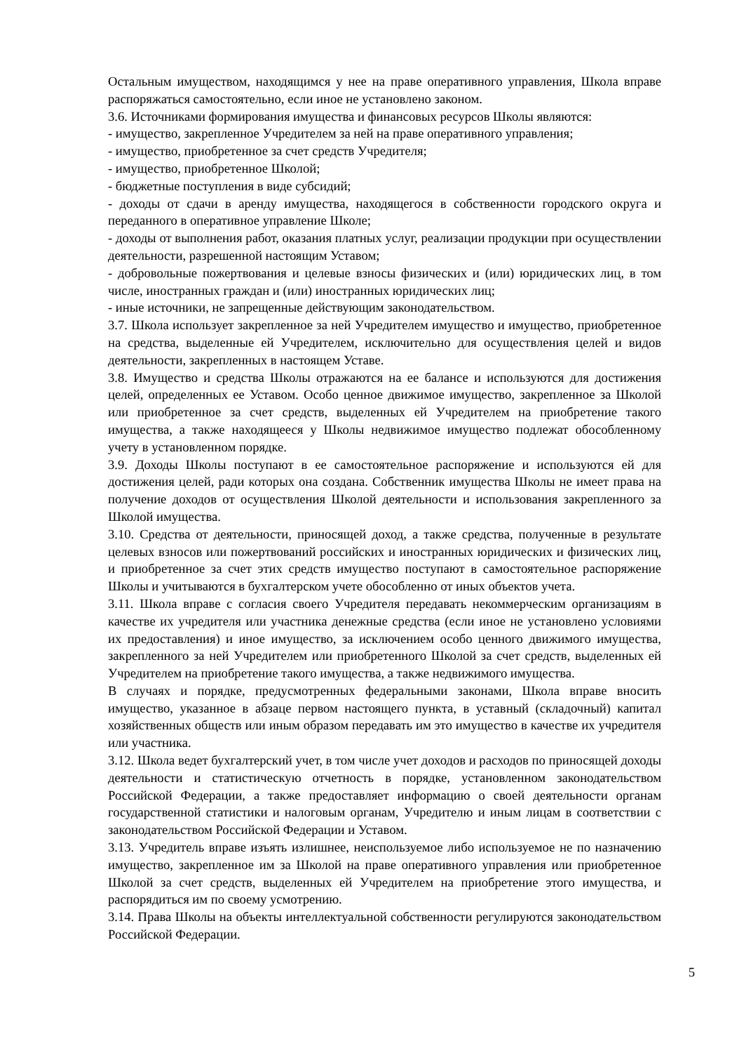Остальным имуществом, находящимся у нее на праве оперативного управления, Школа вправе распоряжаться самостоятельно, если иное не установлено законом.
3.6. Источниками формирования имущества и финансовых ресурсов Школы являются:
- имущество, закрепленное Учредителем за ней на праве оперативного управления;
- имущество, приобретенное за счет средств Учредителя;
- имущество, приобретенное Школой;
- бюджетные поступления в виде субсидий;
- доходы от сдачи в аренду имущества, находящегося в собственности городского округа и переданного в оперативное управление Школе;
- доходы от выполнения работ, оказания платных услуг, реализации продукции при осуществлении деятельности, разрешенной настоящим Уставом;
- добровольные пожертвования и целевые взносы физических и (или) юридических лиц, в том числе, иностранных граждан и (или) иностранных юридических лиц;
- иные источники, не запрещенные действующим законодательством.
3.7. Школа использует закрепленное за ней Учредителем имущество и имущество, приобретенное на средства, выделенные ей Учредителем, исключительно для осуществления целей и видов деятельности, закрепленных в настоящем Уставе.
3.8. Имущество и средства Школы отражаются на ее балансе и используются для достижения целей, определенных ее Уставом. Особо ценное движимое имущество, закрепленное за Школой или приобретенное за счет средств, выделенных ей Учредителем на приобретение такого имущества, а также находящееся у Школы недвижимое имущество подлежат обособленному учету в установленном порядке.
3.9. Доходы Школы поступают в ее самостоятельное распоряжение и используются ей для достижения целей, ради которых она создана. Собственник имущества Школы не имеет права на получение доходов от осуществления Школой деятельности и использования закрепленного за Школой имущества.
3.10. Средства от деятельности, приносящей доход, а также средства, полученные в результате целевых взносов или пожертвований российских и иностранных юридических и физических лиц, и приобретенное за счет этих средств имущество поступают в самостоятельное распоряжение Школы и учитываются в бухгалтерском учете обособленно от иных объектов учета.
3.11. Школа вправе с согласия своего Учредителя передавать некоммерческим организациям в качестве их учредителя или участника денежные средства (если иное не установлено условиями их предоставления) и иное имущество, за исключением особо ценного движимого имущества, закрепленного за ней Учредителем или приобретенного Школой за счет средств, выделенных ей Учредителем на приобретение такого имущества, а также недвижимого имущества.
В случаях и порядке, предусмотренных федеральными законами, Школа вправе вносить имущество, указанное в абзаце первом настоящего пункта, в уставный (складочный) капитал хозяйственных обществ или иным образом передавать им это имущество в качестве их учредителя или участника.
3.12. Школа ведет бухгалтерский учет, в том числе учет доходов и расходов по приносящей доходы деятельности и статистическую отчетность в порядке, установленном законодательством Российской Федерации, а также предоставляет информацию о своей деятельности органам государственной статистики и налоговым органам, Учредителю и иным лицам в соответствии с законодательством Российской Федерации и Уставом.
3.13. Учредитель вправе изъять излишнее, неиспользуемое либо используемое не по назначению имущество, закрепленное им за Школой на праве оперативного управления или приобретенное Школой за счет средств, выделенных ей Учредителем на приобретение этого имущества, и распорядиться им по своему усмотрению.
3.14. Права Школы на объекты интеллектуальной собственности регулируются законодательством Российской Федерации.
5